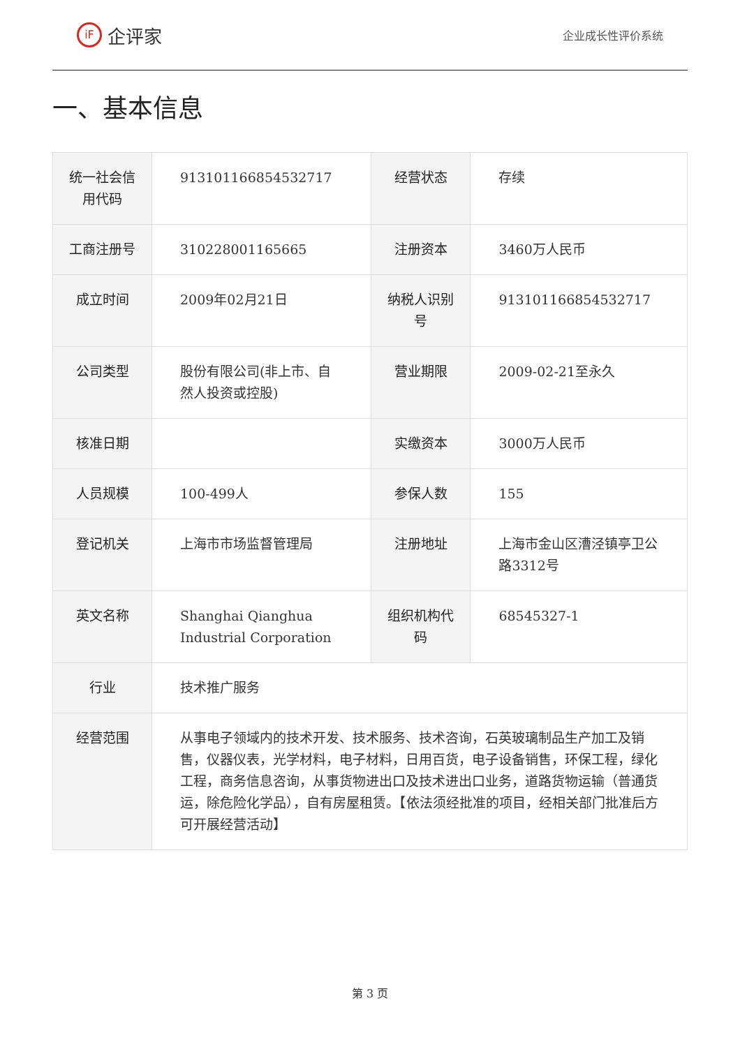iF 企评家
企业成长性评价系统
一、基本信息
| 统一社会信用代码 | 913101166854532717 | 经营状态 | 存续 |
| 工商注册号 | 310228001165665 | 注册资本 | 3460万人民币 |
| 成立时间 | 2009年02月21日 | 纳税人识别号 | 913101166854532717 |
| 公司类型 | 股份有限公司(非上市、自然人投资或控股) | 营业期限 | 2009-02-21至永久 |
| 核准日期 | | 实缴资本 | 3000万人民币 |
| 人员规模 | 100-499人 | 参保人数 | 155 |
| 登记机关 | 上海市市场监督管理局 | 注册地址 | 上海市金山区漕泾镇亭卫公路3312号 |
| 英文名称 | Shanghai Qianghua Industrial Corporation | 组织机构代码 | 68545327-1 |
| 行业 | 技术推广服务 | | |
| 经营范围 | 从事电子领域内的技术开发、技术服务、技术咨询，石英玻璃制品生产加工及销售，仪器仪表，光学材料，电子材料，日用百货，电子设备销售，环保工程，绿化工程，商务信息咨询，从事货物进出口及技术进出口业务，道路货物运输（普通货运，除危险化学品），自有房屋租赁。【依法须经批准的项目，经相关部门批准后方可开展经营活动】 | | |
第 3 页